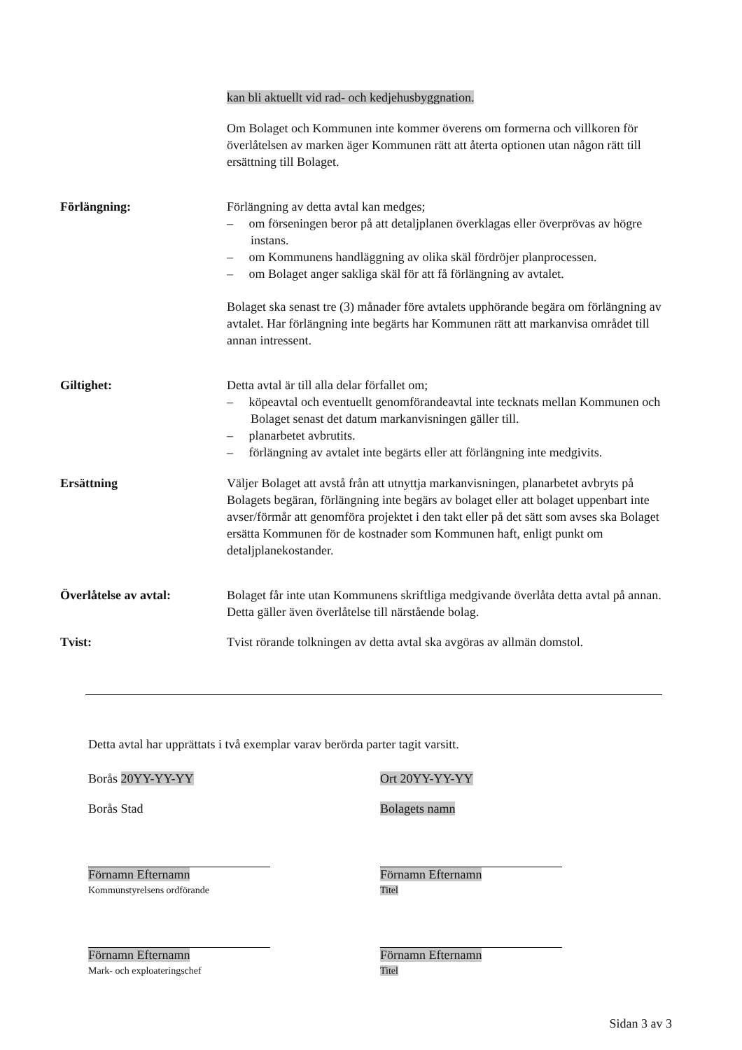kan bli aktuellt vid rad- och kedjehusbyggnation.
Om Bolaget och Kommunen inte kommer överens om formerna och villkoren för överlåtelsen av marken äger Kommunen rätt att återta optionen utan någon rätt till ersättning till Bolaget.
Förlängning: Förlängning av detta avtal kan medges;
– om förseningen beror på att detaljplanen överklagas eller överprövas av högre instans.
– om Kommunens handläggning av olika skäl fördröjer planprocessen.
– om Bolaget anger sakliga skäl för att få förlängning av avtalet.
Bolaget ska senast tre (3) månader före avtalets upphörande begära om förlängning av avtalet. Har förlängning inte begärts har Kommunen rätt att markanvisa området till annan intressent.
Giltighet: Detta avtal är till alla delar förfallet om;
– köpeavtal och eventuellt genomförandeavtal inte tecknats mellan Kommunen och Bolaget senast det datum markanvisningen gäller till.
– planarbetet avbrutits.
– förlängning av avtalet inte begärts eller att förlängning inte medgivits.
Ersättning Väljer Bolaget att avstå från att utnyttja markanvisningen, planarbetet avbryts på Bolagets begäran, förlängning inte begärs av bolaget eller att bolaget uppenbart inte avser/förmår att genomföra projektet i den takt eller på det sätt som avses ska Bolaget ersätta Kommunen för de kostnader som Kommunen haft, enligt punkt om detaljplanekostander.
Överlåtelse av avtal: Bolaget får inte utan Kommunens skriftliga medgivande överlåta detta avtal på annan. Detta gäller även överlåtelse till närstående bolag.
Tvist: Tvist rörande tolkningen av detta avtal ska avgöras av allmän domstol.
Detta avtal har upprättats i två exemplar varav berörda parter tagit varsitt.
Borås 20YY-YY-YY Ort 20YY-YY-YY
Borås Stad Bolagets namn
Förnamn Efternamn
Kommunstyrelsens ordförande
Förnamn Efternamn
Titel
Förnamn Efternamn
Mark- och exploateringschef
Förnamn Efternamn
Titel
Sidan 3 av 3